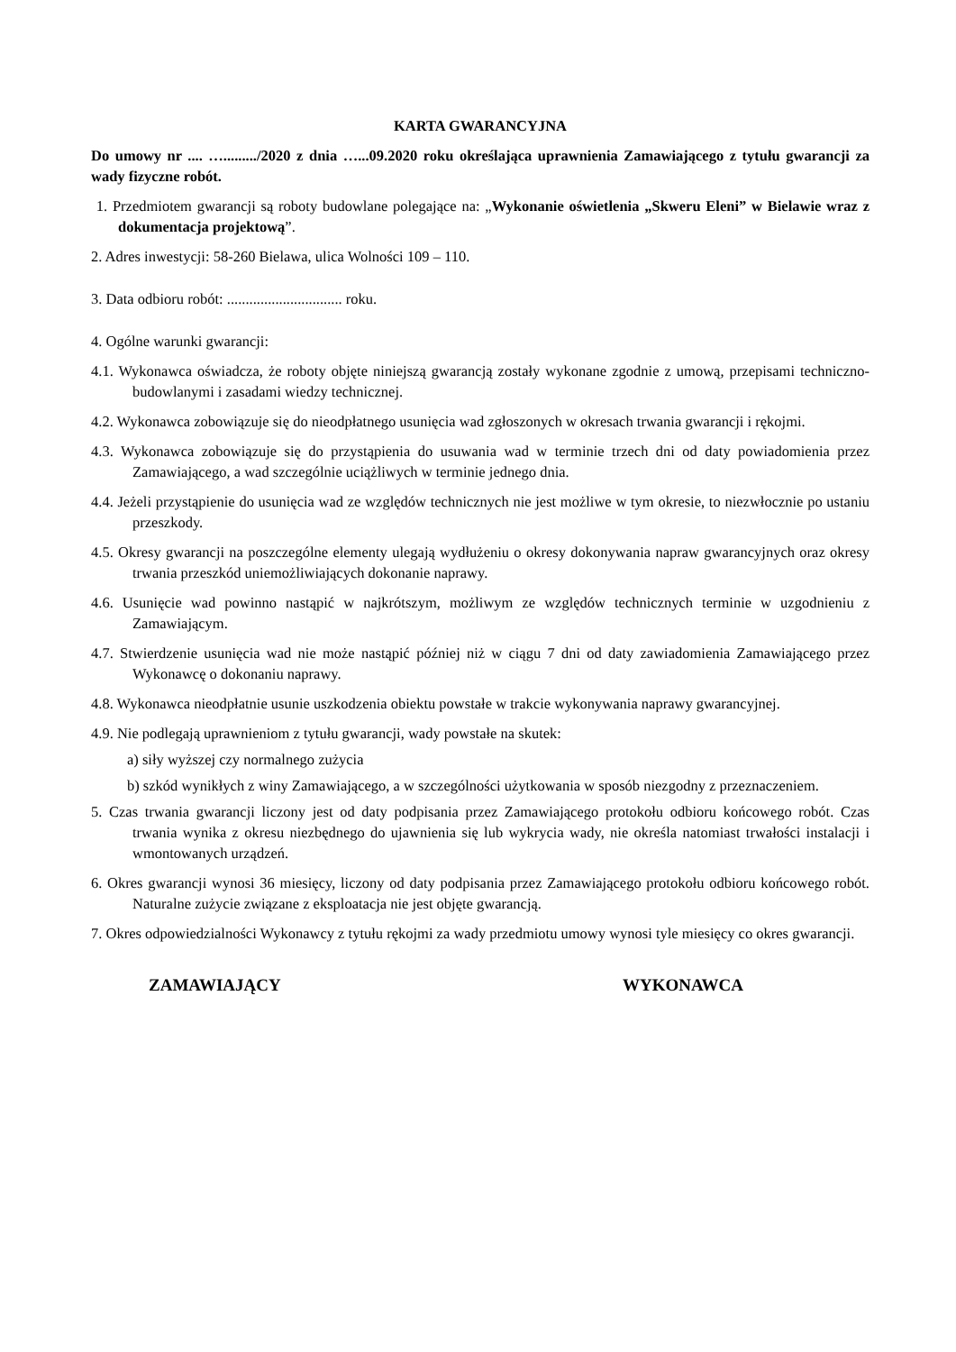KARTA GWARANCYJNA
Do umowy nr .... …........./2020 z dnia …...09.2020 roku określająca uprawnienia Zamawiającego z tytułu gwarancji za wady fizyczne robót.
1. Przedmiotem gwarancji są roboty budowlane polegające na: „Wykonanie oświetlenia „Skweru Eleni” w Bielawie wraz z dokumentacja projektową”.
2. Adres inwestycji: 58-260 Bielawa, ulica Wolności 109 – 110.
3. Data odbioru robót: ............................... roku.
4. Ogólne warunki gwarancji:
4.1. Wykonawca oświadcza, że roboty objęte niniejszą gwarancją zostały wykonane zgodnie z umową, przepisami techniczno-budowlanymi i zasadami wiedzy technicznej.
4.2. Wykonawca zobowiązuje się do nieodpłatnego usunięcia wad zgłoszonych w okresach trwania gwarancji i rękojmi.
4.3. Wykonawca zobowiązuje się do przystąpienia do usuwania wad w terminie trzech dni od daty powiadomienia przez Zamawiającego, a wad szczególnie uciążliwych w terminie jednego dnia.
4.4. Jeżeli przystąpienie do usunięcia wad ze względów technicznych nie jest możliwe w tym okresie, to niezwłocznie po ustaniu przeszkody.
4.5. Okresy gwarancji na poszczególne elementy ulegają wydłużeniu o okresy dokonywania napraw gwarancyjnych oraz okresy trwania przeszkód uniemożliwiających dokonanie naprawy.
4.6. Usunięcie wad powinno nastąpić w najkrótszym, możliwym ze względów technicznych terminie w uzgodnieniu z Zamawiającym.
4.7. Stwierdzenie usunięcia wad nie może nastąpić później niż w ciągu 7 dni od daty zawiadomienia Zamawiającego przez Wykonawcę o dokonaniu naprawy.
4.8. Wykonawca nieodpłatnie usunie uszkodzenia obiektu powstałe w trakcie wykonywania naprawy gwarancyjnej.
4.9. Nie podlegają uprawnieniom z tytułu gwarancji, wady powstałe na skutek:
a) siły wyższej czy normalnego zużycia
b) szkód wynikłych z winy Zamawiającego, a w szczególności użytkowania w sposób niezgodny z przeznaczeniem.
5. Czas trwania gwarancji liczony jest od daty podpisania przez Zamawiającego protokołu odbioru końcowego robót. Czas trwania wynika z okresu niezbędnego do ujawnienia się lub wykrycia wady, nie określa natomiast trwałości instalacji i wmontowanych urządzeń.
6. Okres gwarancji wynosi 36 miesięcy, liczony od daty podpisania przez Zamawiającego protokołu odbioru końcowego robót. Naturalne zużycie związane z eksploatacja nie jest objęte gwarancją.
7. Okres odpowiedzialności Wykonawcy z tytułu rękojmi za wady przedmiotu umowy wynosi tyle miesięcy co okres gwarancji.
ZAMAWIAJĄCY WYKONAWCA